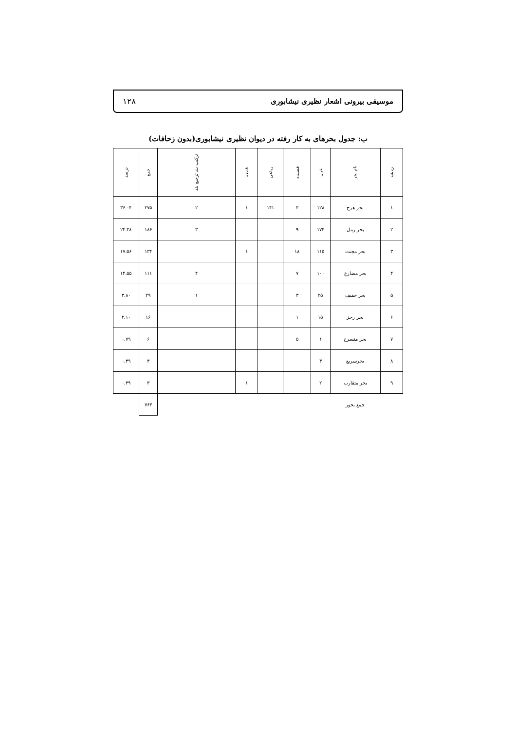موسیقی بیرونی اشعار نظیری نیشابوری ۱۲۸
ب: جدول بحرهای به کار رفته در دیوان نظیری نیشابوری(بدون زحافات)
| ردیف | نام بحر | غزل | قصیده | رباعی | قطعه | ترکیب بند ترجیع بند | جمع | درصد |
| --- | --- | --- | --- | --- | --- | --- | --- | --- |
| ۱ | بحر هزج | ۱۲۸ | ۳ | ۱۴۱ | ۱ | ۲ | ۲۷۵ | ۳۶.۰۴ |
| ۲ | بحر رمل | ۱۷۴ | ۹ | | | ۳ | ۱۸۶ | ۲۴.۳۸ |
| ۳ | بحر مجتث | ۱۱۵ | ۱۸ | | ۱ | | ۱۳۴ | ۱۷.۵۶ |
| ۴ | بحر مضارع | ۱۰۰ | ۷ | | | ۴ | ۱۱۱ | ۱۴.۵۵ |
| ۵ | بحر خفیف | ۲۵ | ۳ | | | ۱ | ۲۹ | ۳.۸۰ |
| ۶ | بحر رجز | ۱۵ | ۱ | | | | ۱۶ | ۲.۱۰ |
| ۷ | بحر منسرح | ۱ | ۵ | | | | ۶ | ۰.۷۹ |
| ۸ | بحرسریع | ۳ | | | | | ۳ | ۰.۳۹ |
| ۹ | بحر متقارب | ۲ | | | ۱ | | ۳ | ۰.۳۹ |
| | جمع بحور | | | | | | ۷۶۳ | |